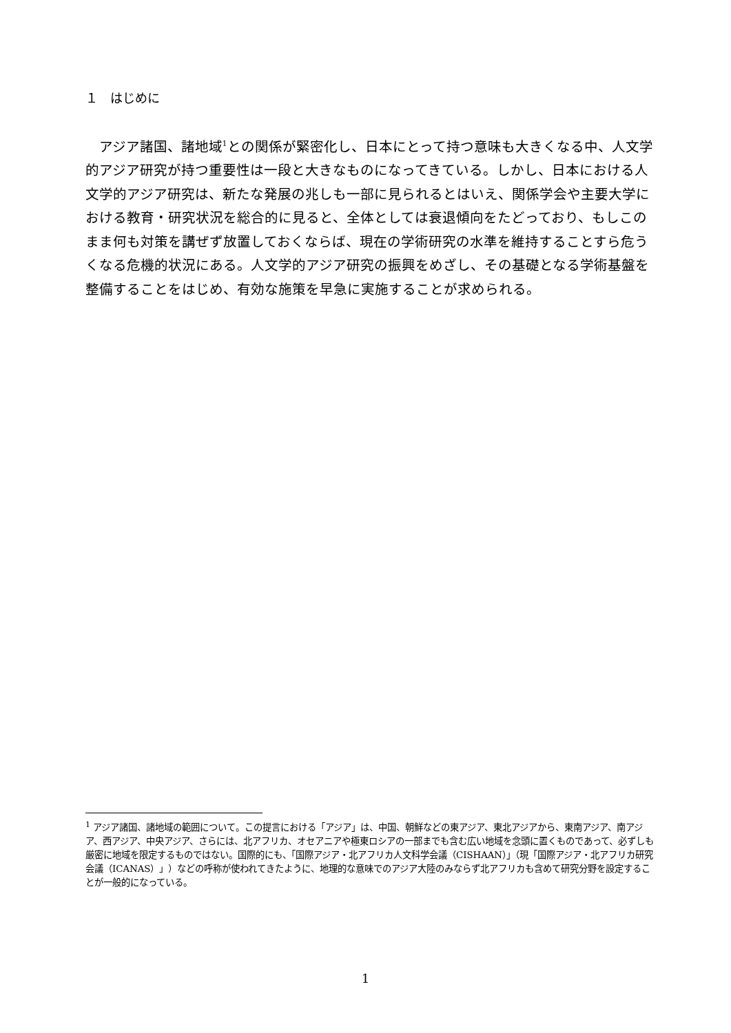１　はじめに
アジア諸国、諸地域<sup>1</sup>との関係が緊密化し、日本にとって持つ意味も大きくなる中、人文学的アジア研究が持つ重要性は一段と大きなものになってきている。しかし、日本における人文学的アジア研究は、新たな発展の兆しも一部に見られるとはいえ、関係学会や主要大学における教育・研究状況を総合的に見ると、全体としては衰退傾向をたどっており、もしこのまま何も対策を講ぜず放置しておくならば、現在の学術研究の水準を維持することすら危うくなる危機的状況にある。人文学的アジア研究の振興をめざし、その基礎となる学術基盤を整備することをはじめ、有効な施策を早急に実施することが求められる。
<sup>1</sup> アジア諸国、諸地域の範囲について。この提言における「アジア」は、中国、朝鮮などの東アジア、東北アジアから、東南アジア、南アジア、西アジア、中央アジア、さらには、北アフリカ、オセアニアや極東ロシアの一部までも含む広い地域を念頭に置くものであって、必ずしも厳密に地域を限定するものではない。国際的にも、「国際アジア・北アフリカ人文科学会議（CISHAAN）」（現「国際アジア・北アフリカ研究会議（ICANAS）」）などの呼称が使われてきたように、地理的な意味でのアジア大陸のみならず北アフリカも含めて研究分野を設定することが一般的になっている。
1